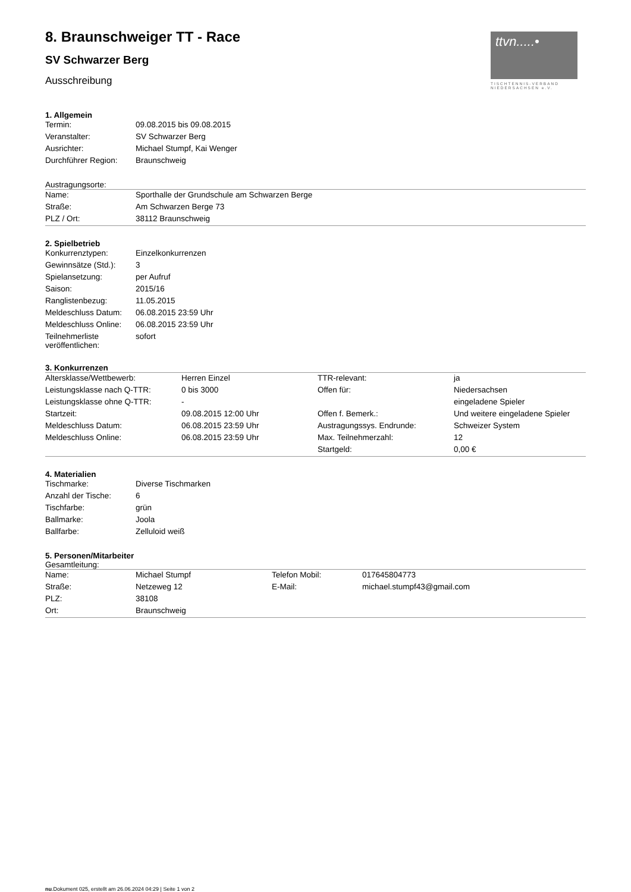ttvn.....•
TISCHTENNIS-VERBAND NIEDERSACHSEN e.V.
8. Braunschweiger TT - Race
SV Schwarzer Berg
Ausschreibung
1. Allgemein
| Termin: | 09.08.2015 bis 09.08.2015 |
| Veranstalter: | SV Schwarzer Berg |
| Ausrichter: | Michael Stumpf, Kai Wenger |
| Durchführer Region: | Braunschweig |
Austragungsorte:
| Name: | Sporthalle der Grundschule am Schwarzen Berge |
| Straße: | Am Schwarzen Berge 73 |
| PLZ / Ort: | 38112 Braunschweig |
2. Spielbetrieb
| Konkurrenztypen: | Einzelkonkurrenzen |
| Gewinnsätze (Std.): | 3 |
| Spielansetzung: | per Aufruf |
| Saison: | 2015/16 |
| Ranglistenbezug: | 11.05.2015 |
| Meldeschluss Datum: | 06.08.2015 23:59 Uhr |
| Meldeschluss Online: | 06.08.2015 23:59 Uhr |
| Teilnehmerliste veröffentlichen: | sofort |
3. Konkurrenzen
| Altersklasse/Wettbewerb: | Herren Einzel | TTR-relevant: | ja |
| Leistungsklasse nach Q-TTR: | 0 bis 3000 | Offen für: | Niedersachsen |
| Leistungsklasse ohne Q-TTR: | - | | eingeladene Spieler |
| Startzeit: | 09.08.2015 12:00 Uhr | Offen f. Bemerk.: | Und weitere eingeladene Spieler |
| Meldeschluss Datum: | 06.08.2015 23:59 Uhr | Austragungssys. Endrunde: | Schweizer System |
| Meldeschluss Online: | 06.08.2015 23:59 Uhr | Max. Teilnehmerzahl: | 12 |
| | | Startgeld: | 0,00 € |
4. Materialien
| Tischmarke: | Diverse Tischmarken |
| Anzahl der Tische: | 6 |
| Tischfarbe: | grün |
| Ballmarke: | Joola |
| Ballfarbe: | Zelluloid weiß |
5. Personen/Mitarbeiter
Gesamtleitung:
| Name: | Michael Stumpf | Telefon Mobil: | 017645804773 |
| Straße: | Netzeweg 12 | E-Mail: | michael.stumpf43@gmail.com |
| PLZ: | 38108 | | |
| Ort: | Braunschweig | | |
nu.Dokument 025, erstellt am 26.06.2024 04:29 | Seite 1 von 2